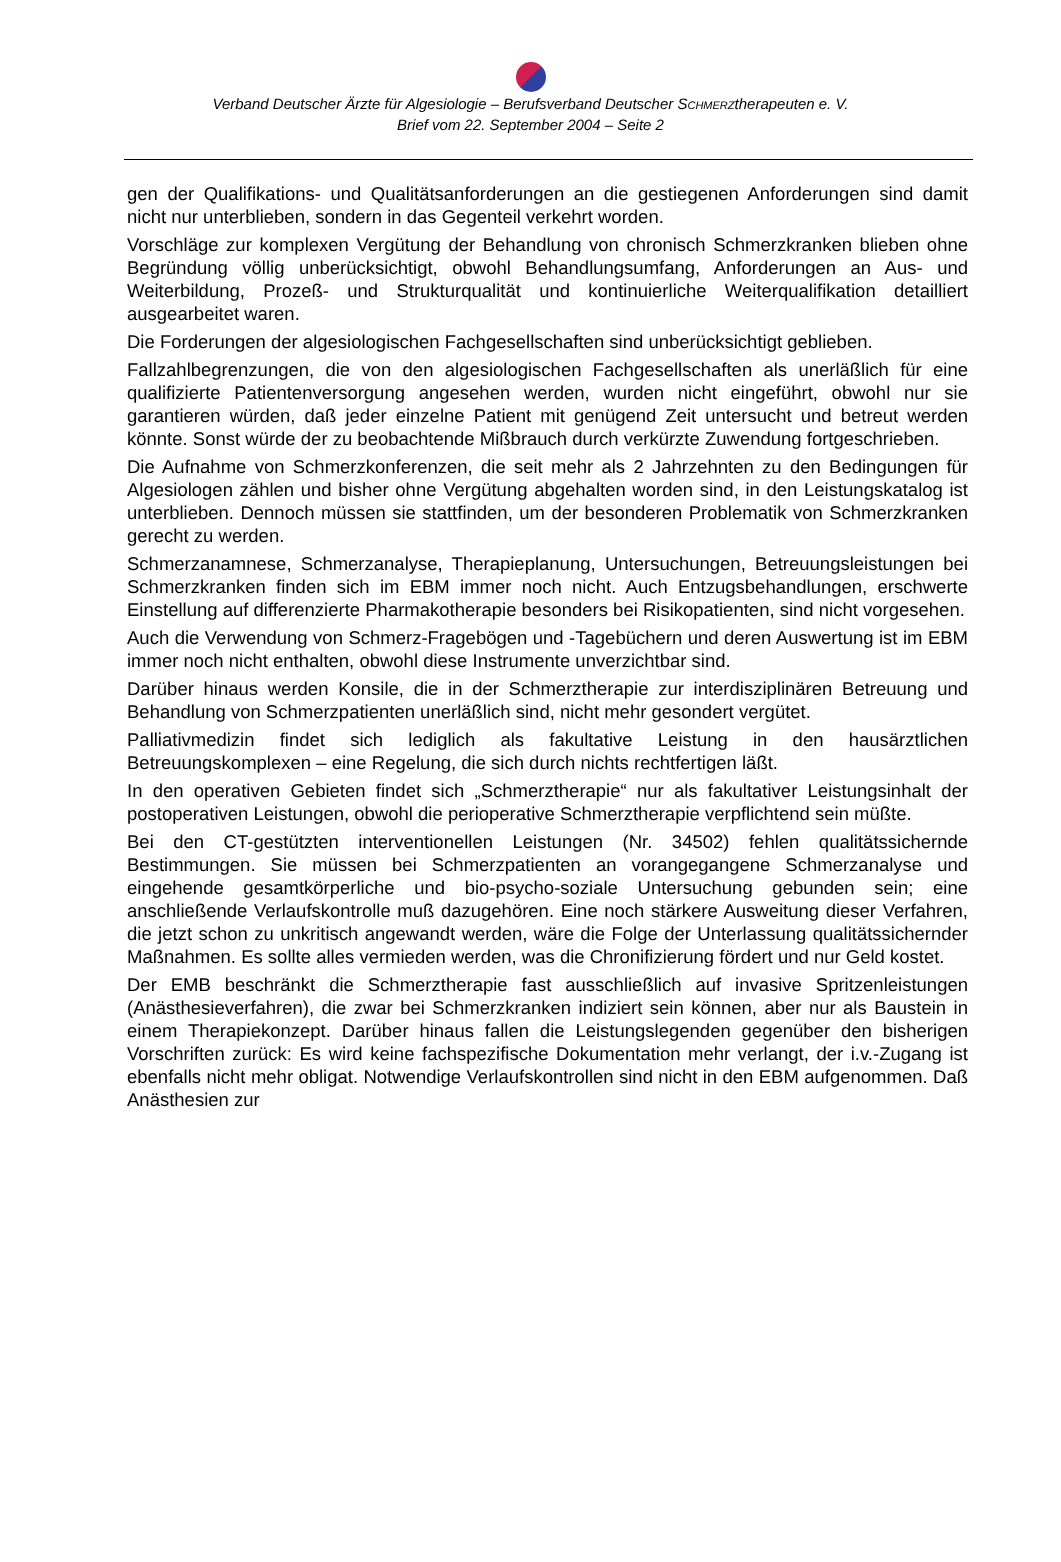Verband Deutscher Ärzte für Algesiologie – Berufsverband Deutscher SCHMERZtherapeuten e. V.
Brief vom 22. September 2004 – Seite 2
gen der Qualifikations- und Qualitätsanforderungen an die gestiegenen Anforderungen sind damit nicht nur unterblieben, sondern in das Gegenteil verkehrt worden.
Vorschläge zur komplexen Vergütung der Behandlung von chronisch Schmerzkranken blieben ohne Begründung völlig unberücksichtigt, obwohl Behandlungsumfang, Anforderungen an Aus- und Weiterbildung, Prozeß- und Strukturqualität und kontinuierliche Weiterqualifikation detailliert ausgearbeitet waren.
Die Forderungen der algesiologischen Fachgesellschaften sind unberücksichtigt geblieben.
Fallzahlbegrenzungen, die von den algesiologischen Fachgesellschaften als unerläßlich für eine qualifizierte Patientenversorgung angesehen werden, wurden nicht eingeführt, obwohl nur sie garantieren würden, daß jeder einzelne Patient mit genügend Zeit untersucht und betreut werden könnte. Sonst würde der zu beobachtende Mißbrauch durch verkürzte Zuwendung fortgeschrieben.
Die Aufnahme von Schmerzkonferenzen, die seit mehr als 2 Jahrzehnten zu den Bedingungen für Algesiologen zählen und bisher ohne Vergütung abgehalten worden sind, in den Leistungskatalog ist unterblieben. Dennoch müssen sie stattfinden, um der besonderen Problematik von Schmerzkranken gerecht zu werden.
Schmerzanamnese, Schmerzanalyse, Therapieplanung, Untersuchungen, Betreuungsleistungen bei Schmerzkranken finden sich im EBM immer noch nicht. Auch Entzugsbehandlungen, erschwerte Einstellung auf differenzierte Pharmakotherapie besonders bei Risikopatienten, sind nicht vorgesehen.
Auch die Verwendung von Schmerz-Fragebögen und -Tagebüchern und deren Auswertung ist im EBM immer noch nicht enthalten, obwohl diese Instrumente unverzichtbar sind.
Darüber hinaus werden Konsile, die in der Schmerztherapie zur interdisziplinären Betreuung und Behandlung von Schmerzpatienten unerläßlich sind, nicht mehr gesondert vergütet.
Palliativmedizin findet sich lediglich als fakultative Leistung in den hausärztlichen Betreuungskomplexen – eine Regelung, die sich durch nichts rechtfertigen läßt.
In den operativen Gebieten findet sich „Schmerztherapie“ nur als fakultativer Leistungsinhalt der postoperativen Leistungen, obwohl die perioperative Schmerztherapie verpflichtend sein müßte.
Bei den CT-gestützten interventionellen Leistungen (Nr. 34502) fehlen qualitätssichernde Bestimmungen. Sie müssen bei Schmerzpatienten an vorangegangene Schmerzanalyse und eingehende gesamtkörperliche und bio-psycho-soziale Untersuchung gebunden sein; eine anschließende Verlaufskontrolle muß dazugehören. Eine noch stärkere Ausweitung dieser Verfahren, die jetzt schon zu unkritisch angewandt werden, wäre die Folge der Unterlassung qualitätssichernder Maßnahmen. Es sollte alles vermieden werden, was die Chronifizierung fördert und nur Geld kostet.
Der EMB beschränkt die Schmerztherapie fast ausschließlich auf invasive Spritzenleistungen (Anästhesieverfahren), die zwar bei Schmerzkranken indiziert sein können, aber nur als Baustein in einem Therapiekonzept. Darüber hinaus fallen die Leistungslegenden gegenüber den bisherigen Vorschriften zurück: Es wird keine fachspezifische Dokumentation mehr verlangt, der i.v.-Zugang ist ebenfalls nicht mehr obligat. Notwendige Verlaufskontrollen sind nicht in den EBM aufgenommen. Daß Anästhesien zur